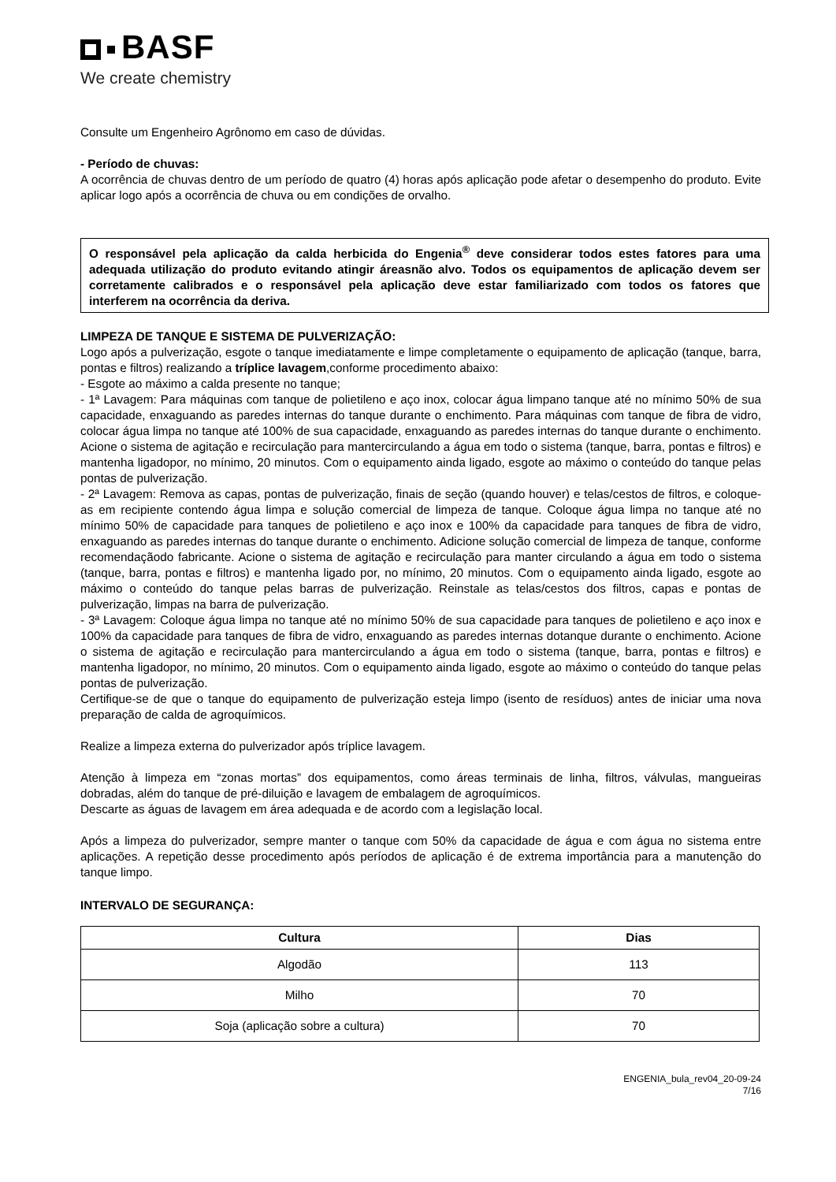BASF
We create chemistry
Consulte um Engenheiro Agrônomo em caso de dúvidas.
- Período de chuvas:
A ocorrência de chuvas dentro de um período de quatro (4) horas após aplicação pode afetar o desempenho do produto. Evite aplicar logo após a ocorrência de chuva ou em condições de orvalho.
O responsável pela aplicação da calda herbicida do Engenia<sup>®</sup> deve considerar todos estes fatores para uma adequada utilização do produto evitando atingir áreasnão alvo. Todos os equipamentos de aplicação devem ser corretamente calibrados e o responsável pela aplicação deve estar familiarizado com todos os fatores que interferem na ocorrência da deriva.
LIMPEZA DE TANQUE E SISTEMA DE PULVERIZAÇÃO:
Logo após a pulverização, esgote o tanque imediatamente e limpe completamente o equipamento de aplicação (tanque, barra, pontas e filtros) realizando a tríplice lavagem,conforme procedimento abaixo:
- Esgote ao máximo a calda presente no tanque;
- 1ª Lavagem: Para máquinas com tanque de polietileno e aço inox, colocar água limpano tanque até no mínimo 50% de sua capacidade, enxaguando as paredes internas do tanque durante o enchimento. Para máquinas com tanque de fibra de vidro, colocar água limpa no tanque até 100% de sua capacidade, enxaguando as paredes internas do tanque durante o enchimento. Acione o sistema de agitação e recirculação para mantercirculando a água em todo o sistema (tanque, barra, pontas e filtros) e mantenha ligadopor, no mínimo, 20 minutos. Com o equipamento ainda ligado, esgote ao máximo o conteúdo do tanque pelas pontas de pulverização.
- 2ª Lavagem: Remova as capas, pontas de pulverização, finais de seção (quando houver) e telas/cestos de filtros, e coloque-as em recipiente contendo água limpa e solução comercial de limpeza de tanque. Coloque água limpa no tanque até no mínimo 50% de capacidade para tanques de polietileno e aço inox e 100% da capacidade para tanques de fibra de vidro, enxaguando as paredes internas do tanque durante o enchimento. Adicione solução comercial de limpeza de tanque, conforme recomendaçãodo fabricante. Acione o sistema de agitação e recirculação para manter circulando a água em todo o sistema (tanque, barra, pontas e filtros) e mantenha ligado por, no mínimo, 20 minutos. Com o equipamento ainda ligado, esgote ao máximo o conteúdo do tanque pelas barras de pulverização. Reinstale as telas/cestos dos filtros, capas e pontas de pulverização, limpas na barra de pulverização.
- 3ª Lavagem: Coloque água limpa no tanque até no mínimo 50% de sua capacidade para tanques de polietileno e aço inox e 100% da capacidade para tanques de fibra de vidro, enxaguando as paredes internas dotanque durante o enchimento. Acione o sistema de agitação e recirculação para mantercirculando a água em todo o sistema (tanque, barra, pontas e filtros) e mantenha ligadopor, no mínimo, 20 minutos. Com o equipamento ainda ligado, esgote ao máximo o conteúdo do tanque pelas pontas de pulverização.
Certifique-se de que o tanque do equipamento de pulverização esteja limpo (isento de resíduos) antes de iniciar uma nova preparação de calda de agroquímicos.
Realize a limpeza externa do pulverizador após tríplice lavagem.
Atenção à limpeza em “zonas mortas” dos equipamentos, como áreas terminais de linha, filtros, válvulas, mangueiras dobradas, além do tanque de pré-diluição e lavagem de embalagem de agroquímicos.
Descarte as águas de lavagem em área adequada e de acordo com a legislação local.
Após a limpeza do pulverizador, sempre manter o tanque com 50% da capacidade de água e com água no sistema entre aplicações. A repetição desse procedimento após períodos de aplicação é de extrema importância para a manutenção do tanque limpo.
INTERVALO DE SEGURANÇA:
| Cultura | Dias |
| --- | --- |
| Algodão | 113 |
| Milho | 70 |
| Soja (aplicação sobre a cultura) | 70 |
ENGENIA_bula_rev04_20-09-24
7/16